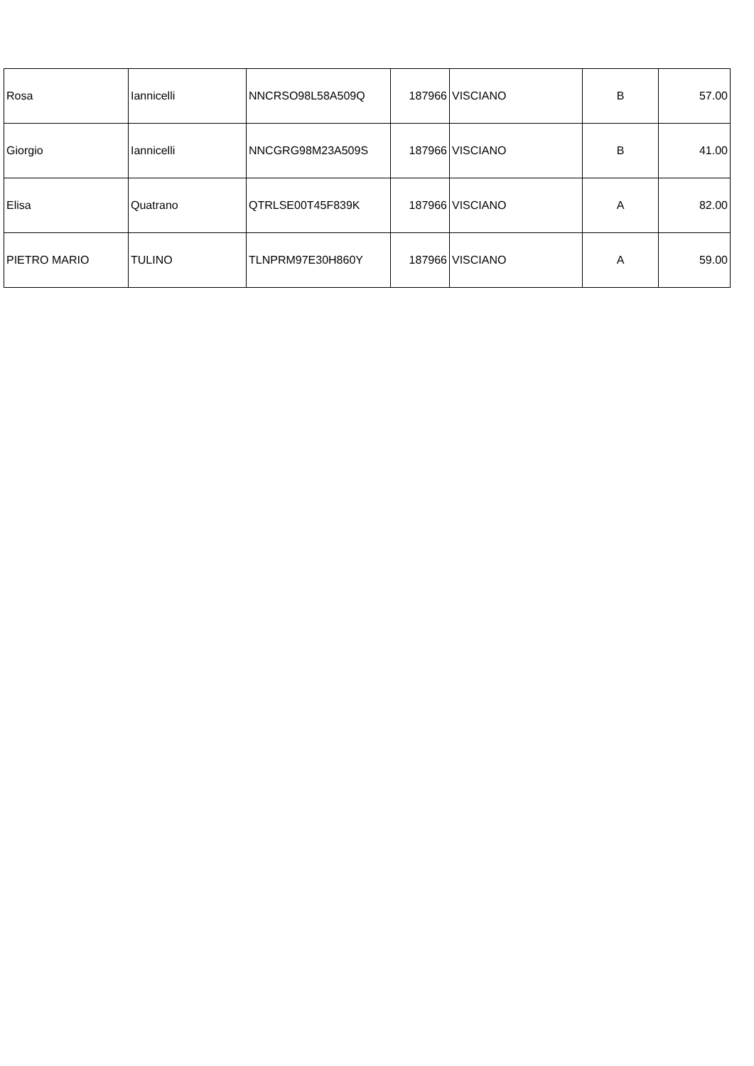| Rosa | Iannicelli | NNCRSO98L58A509Q | 187966 | VISCIANO | B | 57.00 |
| Giorgio | Iannicelli | NNCGRG98M23A509S | 187966 | VISCIANO | B | 41.00 |
| Elisa | Quatrano | QTRLSE00T45F839K | 187966 | VISCIANO | A | 82.00 |
| PIETRO MARIO | TULINO | TLNPRM97E30H860Y | 187966 | VISCIANO | A | 59.00 |